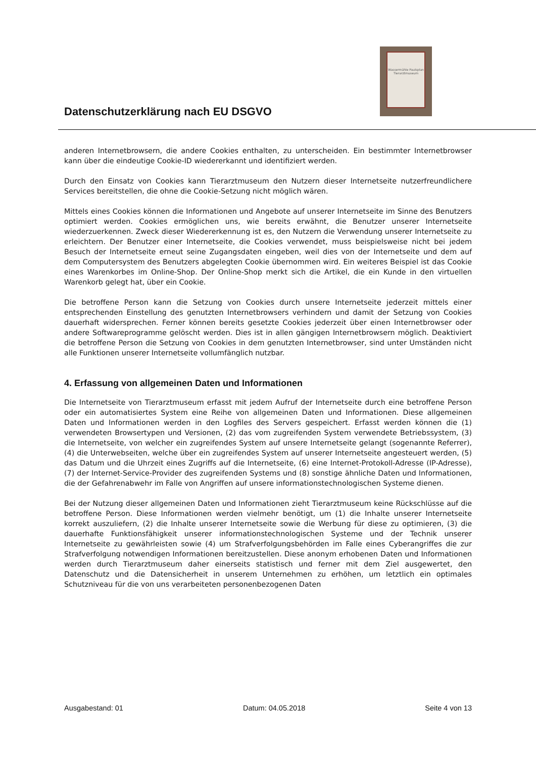Datenschutzerklärung nach EU DSGVO
Wassermühle Paulsplan Tierarztmuseum
anderen Internetbrowsern, die andere Cookies enthalten, zu unterscheiden. Ein bestimmter Internetbrowser kann über die eindeutige Cookie-ID wiedererkannt und identifiziert werden.
Durch den Einsatz von Cookies kann Tierarztmuseum den Nutzern dieser Internetseite nutzerfreundlichere Services bereitstellen, die ohne die Cookie-Setzung nicht möglich wären.
Mittels eines Cookies können die Informationen und Angebote auf unserer Internetseite im Sinne des Benutzers optimiert werden. Cookies ermöglichen uns, wie bereits erwähnt, die Benutzer unserer Internetseite wiederzuerkennen. Zweck dieser Wiedererkennung ist es, den Nutzern die Verwendung unserer Internetseite zu erleichtern. Der Benutzer einer Internetseite, die Cookies verwendet, muss beispielsweise nicht bei jedem Besuch der Internetseite erneut seine Zugangsdaten eingeben, weil dies von der Internetseite und dem auf dem Computersystem des Benutzers abgelegten Cookie übernommen wird. Ein weiteres Beispiel ist das Cookie eines Warenkorbes im Online-Shop. Der Online-Shop merkt sich die Artikel, die ein Kunde in den virtuellen Warenkorb gelegt hat, über ein Cookie.
Die betroffene Person kann die Setzung von Cookies durch unsere Internetseite jederzeit mittels einer entsprechenden Einstellung des genutzten Internetbrowsers verhindern und damit der Setzung von Cookies dauerhaft widersprechen. Ferner können bereits gesetzte Cookies jederzeit über einen Internetbrowser oder andere Softwareprogramme gelöscht werden. Dies ist in allen gängigen Internetbrowsern möglich. Deaktiviert die betroffene Person die Setzung von Cookies in dem genutzten Internetbrowser, sind unter Umständen nicht alle Funktionen unserer Internetseite vollumfänglich nutzbar.
4. Erfassung von allgemeinen Daten und Informationen
Die Internetseite von Tierarztmuseum erfasst mit jedem Aufruf der Internetseite durch eine betroffene Person oder ein automatisiertes System eine Reihe von allgemeinen Daten und Informationen. Diese allgemeinen Daten und Informationen werden in den Logfiles des Servers gespeichert. Erfasst werden können die (1) verwendeten Browsertypen und Versionen, (2) das vom zugreifenden System verwendete Betriebssystem, (3) die Internetseite, von welcher ein zugreifendes System auf unsere Internetseite gelangt (sogenannte Referrer), (4) die Unterwebseiten, welche über ein zugreifendes System auf unserer Internetseite angesteuert werden, (5) das Datum und die Uhrzeit eines Zugriffs auf die Internetseite, (6) eine Internet-Protokoll-Adresse (IP-Adresse), (7) der Internet-Service-Provider des zugreifenden Systems und (8) sonstige ähnliche Daten und Informationen, die der Gefahrenabwehr im Falle von Angriffen auf unsere informationstechnologischen Systeme dienen.
Bei der Nutzung dieser allgemeinen Daten und Informationen zieht Tierarztmuseum keine Rückschlüsse auf die betroffene Person. Diese Informationen werden vielmehr benötigt, um (1) die Inhalte unserer Internetseite korrekt auszuliefern, (2) die Inhalte unserer Internetseite sowie die Werbung für diese zu optimieren, (3) die dauerhafte Funktionsfähigkeit unserer informationstechnologischen Systeme und der Technik unserer Internetseite zu gewährleisten sowie (4) um Strafverfolgungsbehörden im Falle eines Cyberangriffes die zur Strafverfolgung notwendigen Informationen bereitzustellen. Diese anonym erhobenen Daten und Informationen werden durch Tierarztmuseum daher einerseits statistisch und ferner mit dem Ziel ausgewertet, den Datenschutz und die Datensicherheit in unserem Unternehmen zu erhöhen, um letztlich ein optimales Schutzniveau für die von uns verarbeiteten personenbezogenen Daten
Ausgabestand: 01 Datum: 04.05.2018 Seite 4 von 13